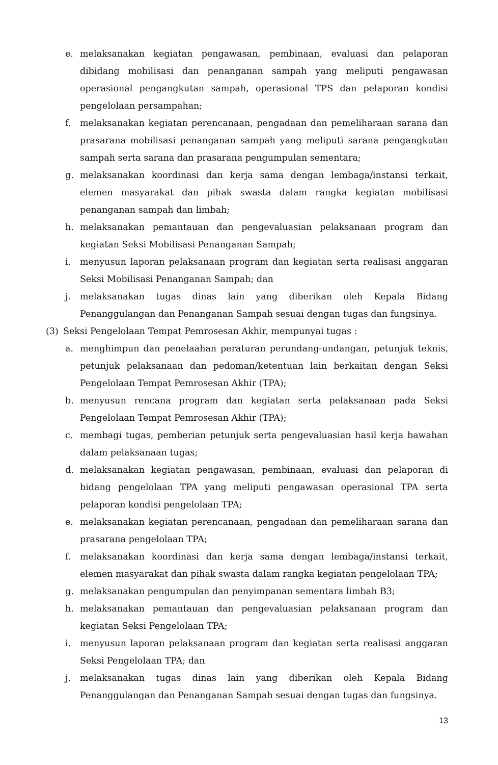e. melaksanakan kegiatan pengawasan, pembinaan, evaluasi dan pelaporan dibidang mobilisasi dan penanganan sampah yang meliputi pengawasan operasional pengangkutan sampah, operasional TPS dan pelaporan kondisi pengelolaan persampahan;
f. melaksanakan kegiatan perencanaan, pengadaan dan pemeliharaan sarana dan prasarana mobilisasi penanganan sampah yang meliputi sarana pengangkutan sampah serta sarana dan prasarana pengumpulan sementara;
g. melaksanakan koordinasi dan kerja sama dengan lembaga/instansi terkait, elemen masyarakat dan pihak swasta dalam rangka kegiatan mobilisasi penanganan sampah dan limbah;
h. melaksanakan pemantauan dan pengevaluasian pelaksanaan program dan kegiatan Seksi Mobilisasi Penanganan Sampah;
i. menyusun laporan pelaksanaan program dan kegiatan serta realisasi anggaran Seksi Mobilisasi Penanganan Sampah; dan
j. melaksanakan tugas dinas lain yang diberikan oleh Kepala Bidang Penanggulangan dan Penanganan Sampah sesuai dengan tugas dan fungsinya.
(3) Seksi Pengelolaan Tempat Pemrosesan Akhir, mempunyai tugas :
a. menghimpun dan penelaahan peraturan perundang-undangan, petunjuk teknis, petunjuk pelaksanaan dan pedoman/ketentuan lain berkaitan dengan Seksi Pengelolaan Tempat Pemrosesan Akhir (TPA);
b. menyusun rencana program dan kegiatan serta pelaksanaan pada Seksi Pengelolaan Tempat Pemrosesan Akhir (TPA);
c. membagi tugas, pemberian petunjuk serta pengevaluasian hasil kerja bawahan dalam pelaksanaan tugas;
d. melaksanakan kegiatan pengawasan, pembinaan, evaluasi dan pelaporan di bidang pengelolaan TPA yang meliputi pengawasan operasional TPA serta pelaporan kondisi pengelolaan TPA;
e. melaksanakan kegiatan perencanaan, pengadaan dan pemeliharaan sarana dan prasarana pengelolaan TPA;
f. melaksanakan koordinasi dan kerja sama dengan lembaga/instansi terkait, elemen masyarakat dan pihak swasta dalam rangka kegiatan pengelolaan TPA;
g. melaksanakan pengumpulan dan penyimpanan sementara limbah B3;
h. melaksanakan pemantauan dan pengevaluasian pelaksanaan program dan kegiatan Seksi Pengelolaan TPA;
i. menyusun laporan pelaksanaan program dan kegiatan serta realisasi anggaran Seksi Pengelolaan TPA; dan
j. melaksanakan tugas dinas lain yang diberikan oleh Kepala Bidang Penanggulangan dan Penanganan Sampah sesuai dengan tugas dan fungsinya.
13